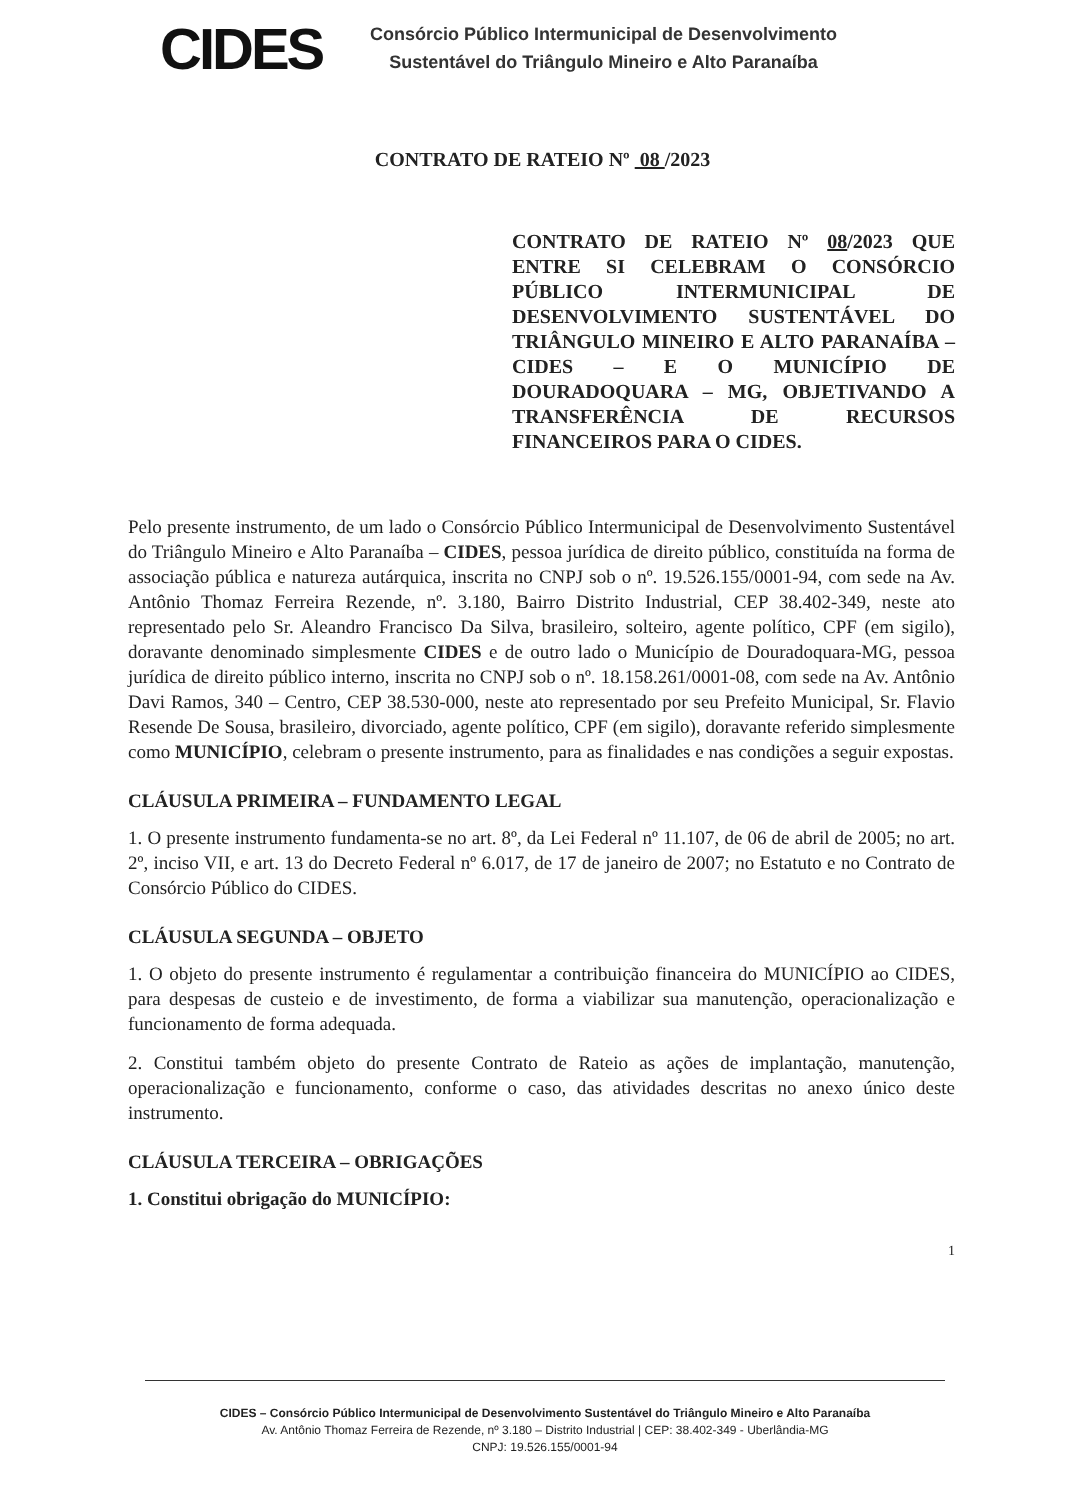CIDES
Consórcio Público Intermunicipal de Desenvolvimento
Sustentável do Triângulo Mineiro e Alto Paranaíba
CONTRATO DE RATEIO Nº 08 /2023
CONTRATO DE RATEIO Nº 08/2023 QUE ENTRE SI CELEBRAM O CONSÓRCIO PÚBLICO INTERMUNICIPAL DE DESENVOLVIMENTO SUSTENTÁVEL DO TRIÂNGULO MINEIRO E ALTO PARANAÍBA – CIDES – E O MUNICÍPIO DE DOURADOQUARA – MG, OBJETIVANDO A TRANSFERÊNCIA DE RECURSOS FINANCEIROS PARA O CIDES.
Pelo presente instrumento, de um lado o Consórcio Público Intermunicipal de Desenvolvimento Sustentável do Triângulo Mineiro e Alto Paranaíba – CIDES, pessoa jurídica de direito público, constituída na forma de associação pública e natureza autárquica, inscrita no CNPJ sob o nº. 19.526.155/0001-94, com sede na Av. Antônio Thomaz Ferreira Rezende, nº. 3.180, Bairro Distrito Industrial, CEP 38.402-349, neste ato representado pelo Sr. Aleandro Francisco Da Silva, brasileiro, solteiro, agente político, CPF (em sigilo), doravante denominado simplesmente CIDES e de outro lado o Município de Douradoquara-MG, pessoa jurídica de direito público interno, inscrita no CNPJ sob o nº. 18.158.261/0001-08, com sede na Av. Antônio Davi Ramos, 340 – Centro, CEP 38.530-000, neste ato representado por seu Prefeito Municipal, Sr. Flavio Resende De Sousa, brasileiro, divorciado, agente político, CPF (em sigilo), doravante referido simplesmente como MUNICÍPIO, celebram o presente instrumento, para as finalidades e nas condições a seguir expostas.
CLÁUSULA PRIMEIRA – FUNDAMENTO LEGAL
1. O presente instrumento fundamenta-se no art. 8º, da Lei Federal nº 11.107, de 06 de abril de 2005; no art. 2º, inciso VII, e art. 13 do Decreto Federal nº 6.017, de 17 de janeiro de 2007; no Estatuto e no Contrato de Consórcio Público do CIDES.
CLÁUSULA SEGUNDA – OBJETO
1. O objeto do presente instrumento é regulamentar a contribuição financeira do MUNICÍPIO ao CIDES, para despesas de custeio e de investimento, de forma a viabilizar sua manutenção, operacionalização e funcionamento de forma adequada.
2. Constitui também objeto do presente Contrato de Rateio as ações de implantação, manutenção, operacionalização e funcionamento, conforme o caso, das atividades descritas no anexo único deste instrumento.
CLÁUSULA TERCEIRA – OBRIGAÇÕES
1. Constitui obrigação do MUNICÍPIO:
1
CIDES – Consórcio Público Intermunicipal de Desenvolvimento Sustentável do Triângulo Mineiro e Alto Paranaíba
Av. Antônio Thomaz Ferreira de Rezende, nº 3.180 – Distrito Industrial | CEP: 38.402-349 - Uberlândia-MG
CNPJ: 19.526.155/0001-94